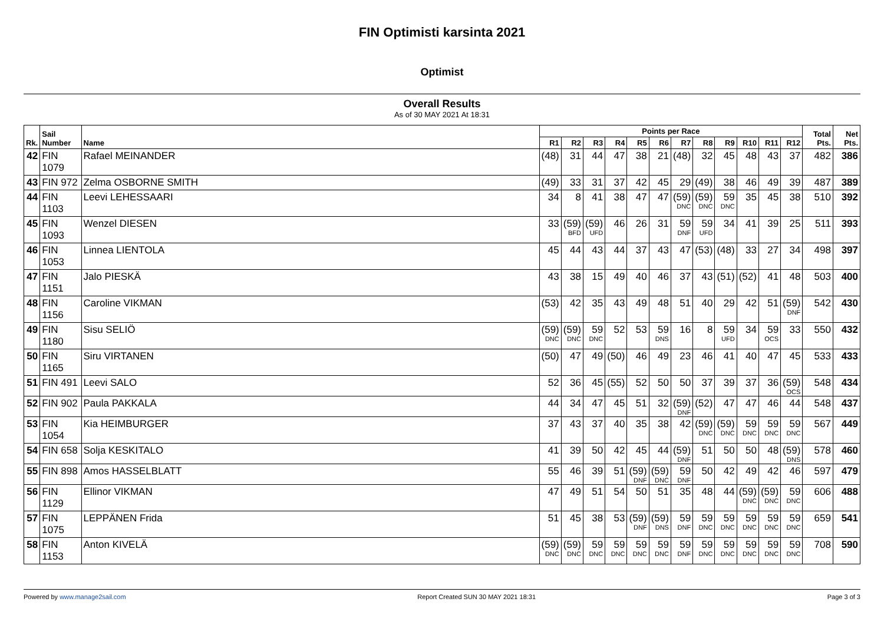FIN Optimisti karsinta 2021
Optimist
Overall Results
As of 30 MAY 2021 At 18:31
| Rk. | Sail Number | Name | Points per Race | | | | | | | | | | | | Total Pts. | Net Pts. |
| --- | --- | --- | --- | --- | --- | --- | --- | --- | --- | --- | --- | --- | --- | --- | --- | --- |
| | | | R1 | R2 | R3 | R4 | R5 | R6 | R7 | R8 | R9 | R10 | R11 | R12 | | |
| 42 | FIN 1079 | Rafael MEINANDER | (48) | 31 | 44 | 47 | 38 | 21 | (48) | 32 | 45 | 48 | 43 | 37 | 482 | 386 |
| 43 | FIN 972 | Zelma OSBORNE SMITH | (49) | 33 | 31 | 37 | 42 | 45 | 29 | (49) | 38 | 46 | 49 | 39 | 487 | 389 |
| 44 | FIN 1103 | Leevi LEHESSAARI | 34 | 8 | 41 | 38 | 47 | 47 | (59) DNC | (59) DNC | 59 DNC | 35 | 45 | 38 | 510 | 392 |
| 45 | FIN 1093 | Wenzel DIESEN | 33 | (59) BFD | (59) UFD | 46 | 26 | 31 | 59 DNF | 59 UFD | 34 | 41 | 39 | 25 | 511 | 393 |
| 46 | FIN 1053 | Linnea LIENTOLA | 45 | 44 | 43 | 44 | 37 | 43 | 47 | (53) | (48) | 33 | 27 | 34 | 498 | 397 |
| 47 | FIN 1151 | Jalo PIESKÄ | 43 | 38 | 15 | 49 | 40 | 46 | 37 | 43 | (51) | (52) | 41 | 48 | 503 | 400 |
| 48 | FIN 1156 | Caroline VIKMAN | (53) | 42 | 35 | 43 | 49 | 48 | 51 | 40 | 29 | 42 | 51 | (59) DNF | 542 | 430 |
| 49 | FIN 1180 | Sisu SELIÖ | (59) DNC | (59) DNC | 59 DNC | 52 | 53 | 59 DNS | 16 | 8 | 59 UFD | 34 | 59 OCS | 33 | 550 | 432 |
| 50 | FIN 1165 | Siru VIRTANEN | (50) | 47 | 49 | (50) | 46 | 49 | 23 | 46 | 41 | 40 | 47 | 45 | 533 | 433 |
| 51 | FIN 491 | Leevi SALO | 52 | 36 | 45 | (55) | 52 | 50 | 50 | 37 | 39 | 37 | 36 | (59) OCS | 548 | 434 |
| 52 | FIN 902 | Paula PAKKALA | 44 | 34 | 47 | 45 | 51 | 32 | (59) DNF | (52) | 47 | 47 | 46 | 44 | 548 | 437 |
| 53 | FIN 1054 | Kia HEIMBURGER | 37 | 43 | 37 | 40 | 35 | 38 | 42 | (59) DNC | (59) DNC | 59 DNC | 59 DNC | 59 DNC | 567 | 449 |
| 54 | FIN 658 | Solja KESKITALO | 41 | 39 | 50 | 42 | 45 | 44 | (59) DNF | 51 | 50 | 50 | 48 | (59) DNS | 578 | 460 |
| 55 | FIN 898 | Amos HASSELBLATT | 55 | 46 | 39 | 51 | (59) DNF | (59) DNC | 59 DNF | 50 | 42 | 49 | 42 | 46 | 597 | 479 |
| 56 | FIN 1129 | Ellinor VIKMAN | 47 | 49 | 51 | 54 | 50 | 51 | 35 | 48 | 44 | (59) DNC | (59) DNC | 59 DNC | 606 | 488 |
| 57 | FIN 1075 | LEPPÄNEN Frida | 51 | 45 | 38 | 53 | (59) DNF | (59) DNS | 59 DNF | 59 DNC | 59 DNC | 59 DNC | 59 DNC | 59 DNC | 659 | 541 |
| 58 | FIN 1153 | Anton KIVELÄ | (59) DNC | (59) DNC | 59 DNC | 59 DNC | 59 DNC | 59 DNC | 59 DNF | 59 DNC | 59 DNC | 59 DNC | 59 DNC | 59 DNC | 708 | 590 |
Powered by www.manage2sail.com Report Created SUN 30 MAY 2021 18:31 Page 3 of 3